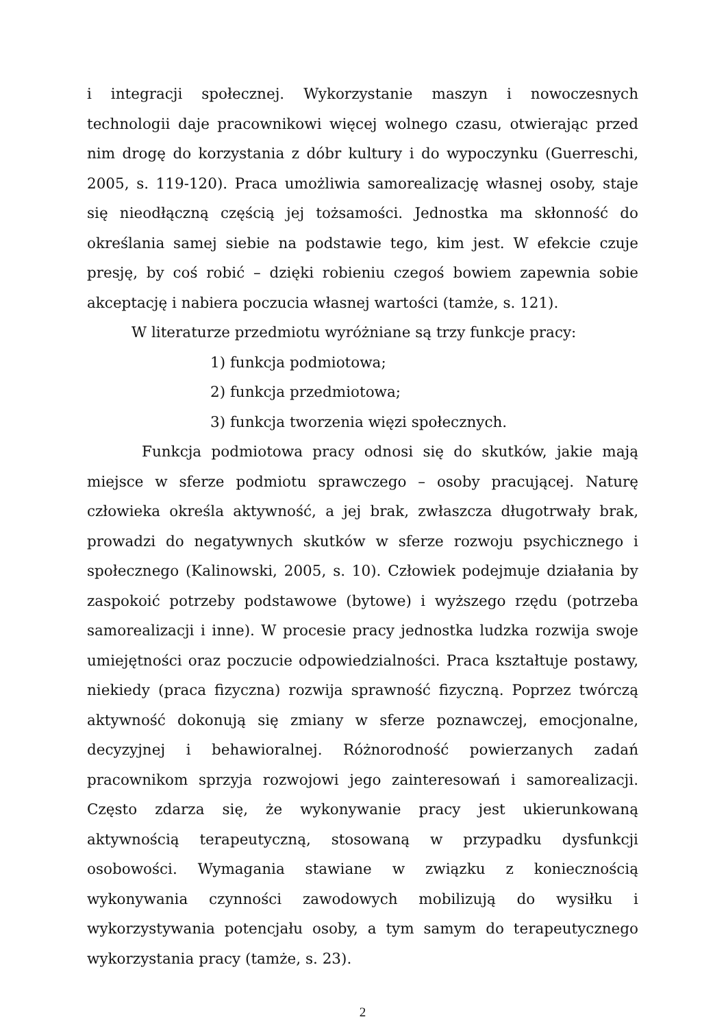i integracji społecznej. Wykorzystanie maszyn i nowoczesnych technologii daje pracownikowi więcej wolnego czasu, otwierając przed nim drogę do korzystania z dóbr kultury i do wypoczynku (Guerreschi, 2005, s. 119-120). Praca umożliwia samorealizację własnej osoby, staje się nieodłączną częścią jej tożsamości. Jednostka ma skłonność do określania samej siebie na podstawie tego, kim jest. W efekcie czuje presję, by coś robić – dzięki robieniu czegoś bowiem zapewnia sobie akceptację i nabiera poczucia własnej wartości (tamże, s. 121).
W literaturze przedmiotu wyróżniane są trzy funkcje pracy:
1) funkcja podmiotowa;
2) funkcja przedmiotowa;
3) funkcja tworzenia więzi społecznych.
Funkcja podmiotowa pracy odnosi się do skutków, jakie mają miejsce w sferze podmiotu sprawczego – osoby pracującej. Naturę człowieka określa aktywność, a jej brak, zwłaszcza długotrwały brak, prowadzi do negatywnych skutków w sferze rozwoju psychicznego i społecznego (Kalinowski, 2005, s. 10). Człowiek podejmuje działania by zaspokoić potrzeby podstawowe (bytowe) i wyższego rzędu (potrzeba samorealizacji i inne). W procesie pracy jednostka ludzka rozwija swoje umiejętności oraz poczucie odpowiedzialności. Praca kształtuje postawy, niekiedy (praca fizyczna) rozwija sprawność fizyczną. Poprzez twórczą aktywność dokonują się zmiany w sferze poznawczej, emocjonalne, decyzyjnej i behawioralnej. Różnorodność powierzanych zadań pracownikom sprzyja rozwojowi jego zainteresowań i samorealizacji. Często zdarza się, że wykonywanie pracy jest ukierunkowaną aktywnością terapeutyczną, stosowaną w przypadku dysfunkcji osobowości. Wymagania stawiane w związku z koniecznością wykonywania czynności zawodowych mobilizują do wysiłku i wykorzystywania potencjału osoby, a tym samym do terapeutycznego wykorzystania pracy (tamże, s. 23).
2